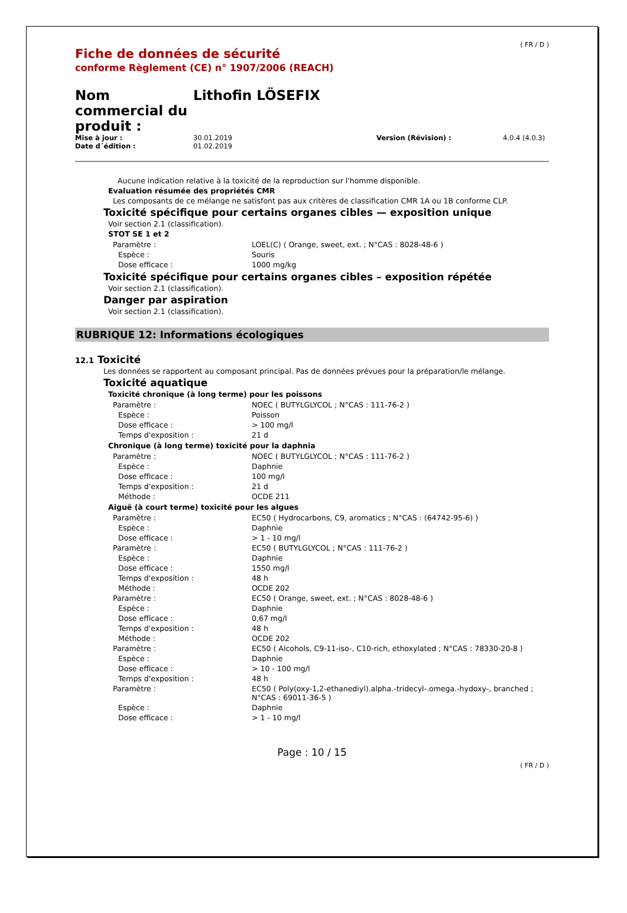( FR / D )
Fiche de données de sécurité
conforme Règlement (CE) n° 1907/2006 (REACH)
Nom commercial du produit :
Lithofin LÖSEFIX
| Mise à jour : | 30.01.2019 | Version (Révision) : | 4.0.4 (4.0.3) |
| Date d´édition : | 01.02.2019 | | |
Aucune indication relative à la toxicité de la reproduction sur l'homme disponible.
Evaluation résumée des propriétés CMR
Les composants de ce mélange ne satisfont pas aux critères de classification CMR 1A ou 1B conforme CLP.
Toxicité spécifique pour certains organes cibles — exposition unique
Voir section 2.1 (classification).
STOT SE 1 et 2
| Paramètre : | LOEL(C) ( Orange, sweet, ext. ; N°CAS : 8028-48-6 ) |
| Espèce : | Souris |
| Dose efficace : | 1000 mg/kg |
Toxicité spécifique pour certains organes cibles – exposition répétée
Voir section 2.1 (classification).
Danger par aspiration
Voir section 2.1 (classification).
RUBRIQUE 12: Informations écologiques
12.1 Toxicité
Les données se rapportent au composant principal. Pas de données prévues pour la préparation/le mélange.
Toxicité aquatique
Toxicité chronique (à long terme) pour les poissons
| Paramètre : | NOEC ( BUTYLGLYCOL ; N°CAS : 111-76-2 ) |
| Espèce : | Poisson |
| Dose efficace : | > 100 mg/l |
| Temps d'exposition : | 21 d |
Chronique (à long terme) toxicité pour la daphnia
| Paramètre : | NOEC ( BUTYLGLYCOL ; N°CAS : 111-76-2 ) |
| Espèce : | Daphnie |
| Dose efficace : | 100 mg/l |
| Temps d'exposition : | 21 d |
| Méthode : | OCDE 211 |
Aiguë (à court terme) toxicité pour les algues
| Paramètre : | EC50 ( Hydrocarbons, C9, aromatics ; N°CAS : (64742-95-6) ) |
| Espèce : | Daphnie |
| Dose efficace : | > 1 - 10 mg/l |
| Paramètre : | EC50 ( BUTYLGLYCOL ; N°CAS : 111-76-2 ) |
| Espèce : | Daphnie |
| Dose efficace : | 1550 mg/l |
| Temps d'exposition : | 48 h |
| Méthode : | OCDE 202 |
| Paramètre : | EC50 ( Orange, sweet, ext. ; N°CAS : 8028-48-6 ) |
| Espèce : | Daphnie |
| Dose efficace : | 0,67 mg/l |
| Temps d'exposition : | 48 h |
| Méthode : | OCDE 202 |
| Paramètre : | EC50 ( Alcohols, C9-11-iso-, C10-rich, ethoxylated ; N°CAS : 78330-20-8 ) |
| Espèce : | Daphnie |
| Dose efficace : | > 10 - 100 mg/l |
| Temps d'exposition : | 48 h |
| Paramètre : | EC50 ( Poly(oxy-1,2-ethanediyl).alpha.-tridecyl-.omega.-hydoxy-, branched ; N°CAS : 69011-36-5 ) |
| Espèce : | Daphnie |
| Dose efficace : | > 1 - 10 mg/l |
Page : 10 / 15
( FR / D )